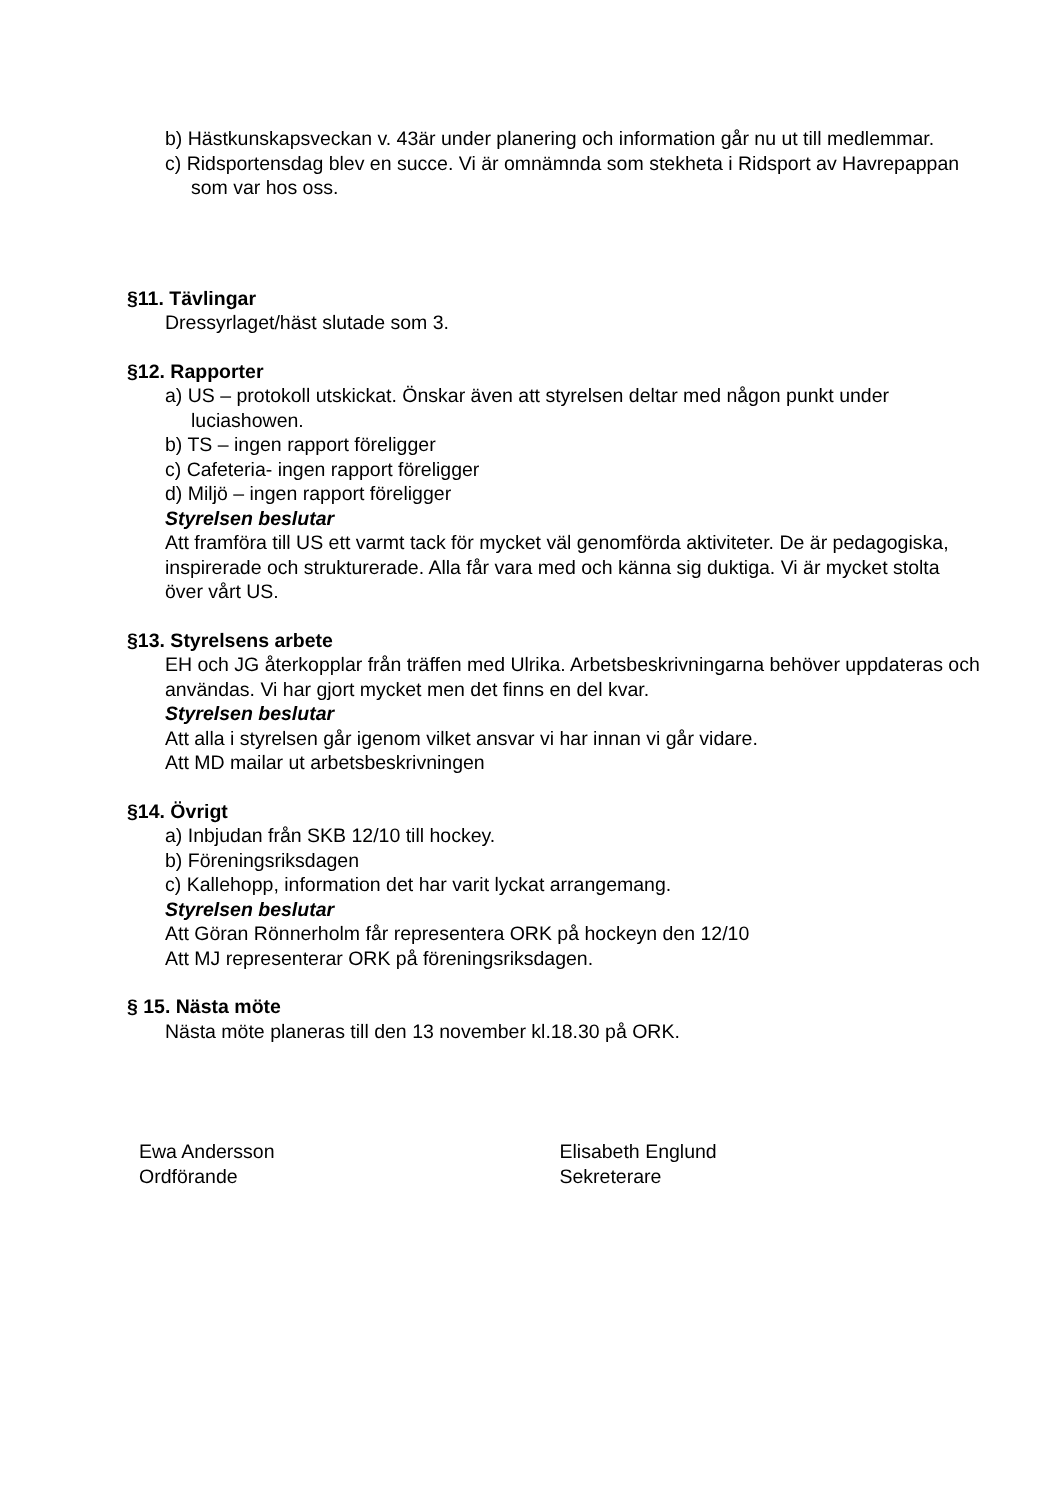b) Hästkunskapsveckan v. 43är under planering och information går nu ut till medlemmar.
c) Ridsportensdag blev en succe. Vi är omnämnda som stekheta i Ridsport av Havrepappan som var hos oss.
§11. Tävlingar
Dressyrlaget/häst slutade som 3.
§12. Rapporter
a) US – protokoll utskickat. Önskar även att styrelsen deltar med någon punkt under luciashowen.
b) TS – ingen rapport föreligger
c) Cafeteria- ingen rapport föreligger
d) Miljö – ingen rapport föreligger
Styrelsen beslutar
Att framföra till US ett varmt tack för mycket väl genomförda aktiviteter. De är pedagogiska, inspirerade och strukturerade. Alla får vara med och känna sig duktiga. Vi är mycket stolta över vårt US.
§13. Styrelsens arbete
EH och JG återkopplar från träffen med Ulrika. Arbetsbeskrivningarna behöver uppdateras och användas. Vi har gjort mycket men det finns en del kvar.
Styrelsen beslutar
Att alla i styrelsen går igenom vilket ansvar vi har innan vi går vidare.
Att MD mailar ut arbetsbeskrivningen
§14. Övrigt
a) Inbjudan från SKB 12/10 till hockey.
b) Föreningsriksdagen
c) Kallehopp, information det har varit lyckat arrangemang.
Styrelsen beslutar
Att Göran Rönnerholm får representera ORK på hockeyn den 12/10
Att MJ representerar ORK på föreningsriksdagen.
§ 15. Nästa möte
Nästa möte planeras till den 13 november kl.18.30 på ORK.
Ewa Andersson
Ordförande
Elisabeth Englund
Sekreterare